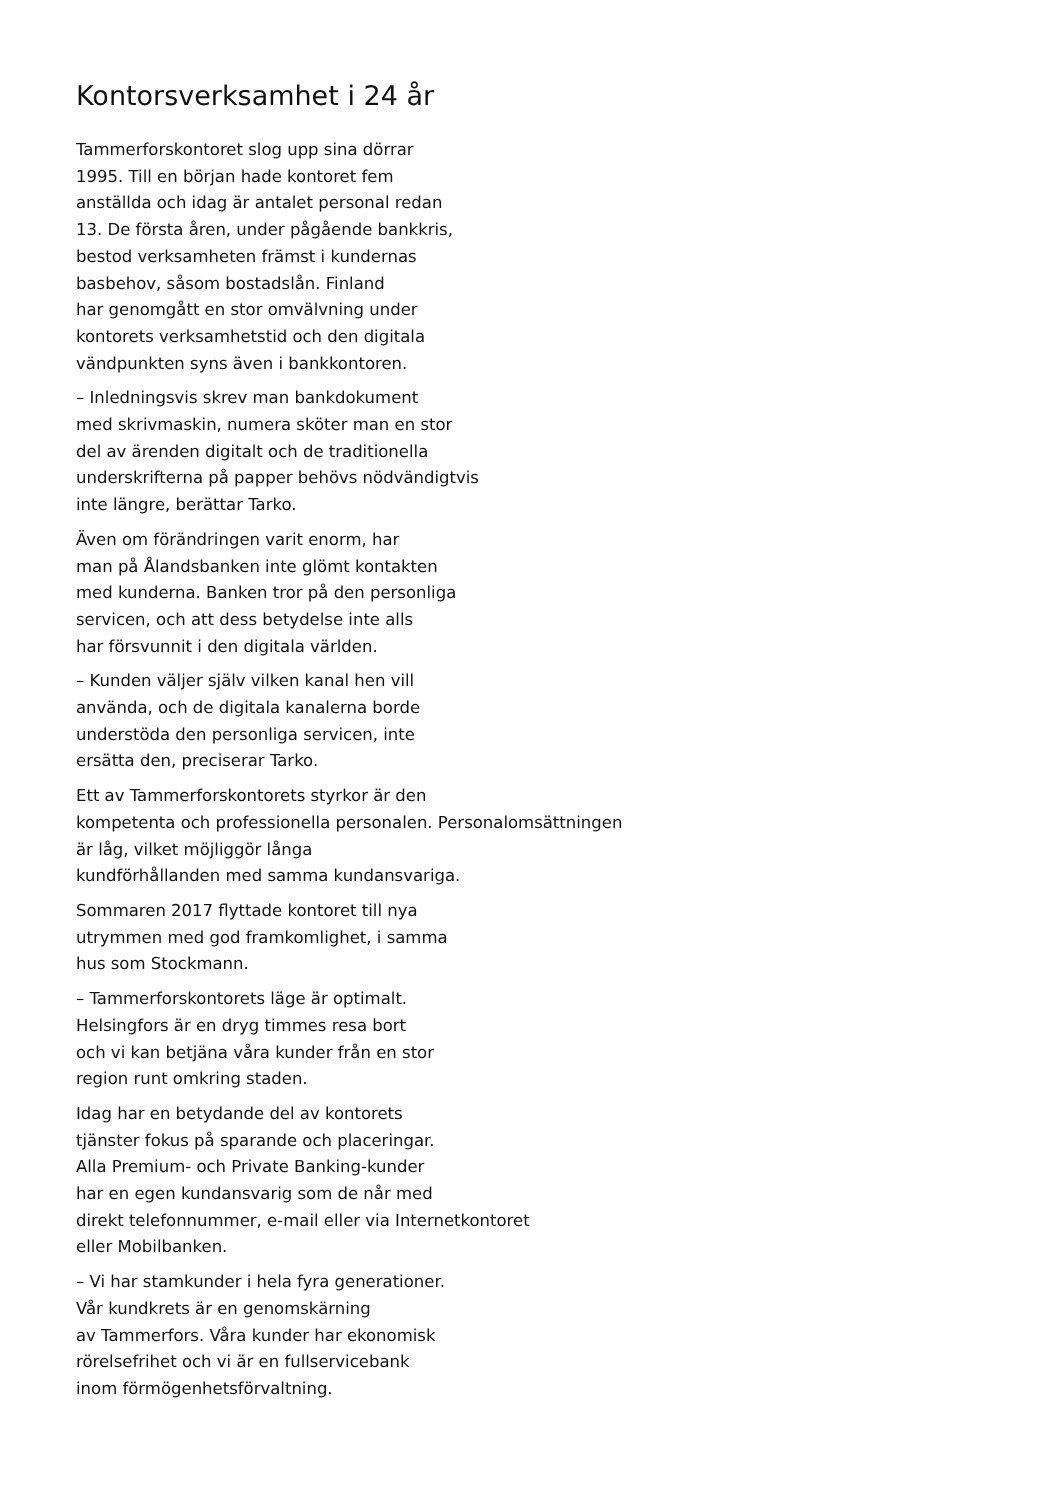Kontorsverksamhet i 24 år
Tammerforskontoret slog upp sina dörrar
1995. Till en början hade kontoret fem
anställda och idag är antalet personal redan
13. De första åren, under pågående bankkris,
bestod verksamheten främst i kundernas
basbehov, såsom bostadslån. Finland
har genomgått en stor omvälvning under
kontorets verksamhetstid och den digitala
vändpunkten syns även i bankkontoren.
– Inledningsvis skrev man bankdokument
med skrivmaskin, numera sköter man en stor
del av ärenden digitalt och de traditionella
underskrifterna på papper behövs nödvändigtvis
inte längre, berättar Tarko.
Även om förändringen varit enorm, har
man på Ålandsbanken inte glömt kontakten
med kunderna. Banken tror på den personliga
servicen, och att dess betydelse inte alls
har försvunnit i den digitala världen.
– Kunden väljer själv vilken kanal hen vill
använda, och de digitala kanalerna borde
understöda den personliga servicen, inte
ersätta den, preciserar Tarko.
Ett av Tammerforskontorets styrkor är den
kompetenta och professionella personalen. Personalomsättningen
är låg, vilket möjliggör långa
kundförhållanden med samma kundansvariga.
Sommaren 2017 flyttade kontoret till nya
utrymmen med god framkomlighet, i samma
hus som Stockmann.
– Tammerforskontorets läge är optimalt.
Helsingfors är en dryg timmes resa bort
och vi kan betjäna våra kunder från en stor
region runt omkring staden.
Idag har en betydande del av kontorets
tjänster fokus på sparande och placeringar.
Alla Premium- och Private Banking-kunder
har en egen kundansvarig som de når med
direkt telefonnummer, e-mail eller via Internetkontoret
eller Mobilbanken.
– Vi har stamkunder i hela fyra generationer.
Vår kundkrets är en genomskärning
av Tammerfors. Våra kunder har ekonomisk
rörelsefrihet och vi är en fullservicebank
inom förmögenhetsförvaltning.